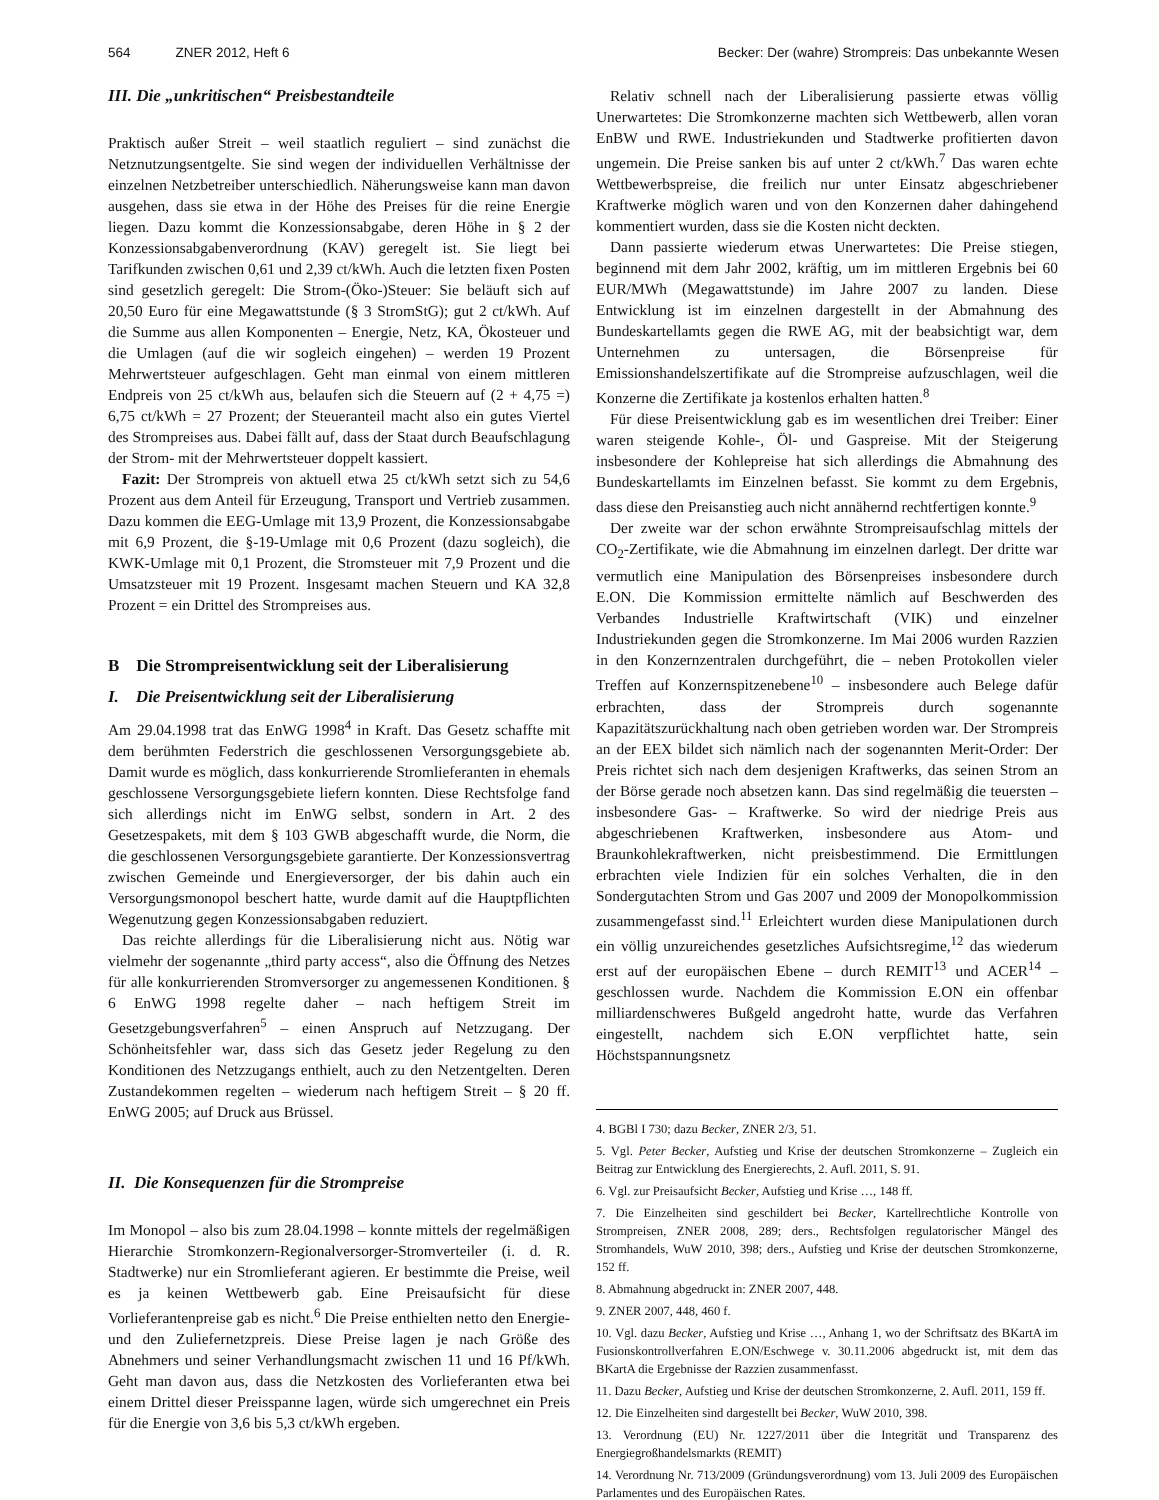564 ZNER 2012, Heft 6 Becker: Der (wahre) Strompreis: Das unbekannte Wesen
III. Die „unkritischen“ Preisbestandteile
Praktisch außer Streit – weil staatlich reguliert – sind zunächst die Netznutzungsentgelte. Sie sind wegen der individuellen Verhältnisse der einzelnen Netzbetreiber unterschiedlich. Näherungsweise kann man davon ausgehen, dass sie etwa in der Höhe des Preises für die reine Energie liegen. Dazu kommt die Konzessionsabgabe, deren Höhe in § 2 der Konzessionsabgabenverordnung (KAV) geregelt ist. Sie liegt bei Tarifkunden zwischen 0,61 und 2,39 ct/kWh. Auch die letzten fixen Posten sind gesetzlich geregelt: Die Strom-(Öko-)Steuer: Sie beläuft sich auf 20,50 Euro für eine Megawattstunde (§ 3 StromStG); gut 2 ct/kWh. Auf die Summe aus allen Komponenten – Energie, Netz, KA, Ökosteuer und die Umlagen (auf die wir sogleich eingehen) – werden 19 Prozent Mehrwertsteuer aufgeschlagen. Geht man einmal von einem mittleren Endpreis von 25 ct/kWh aus, belaufen sich die Steuern auf (2 + 4,75 =) 6,75 ct/kWh = 27 Prozent; der Steueranteil macht also ein gutes Viertel des Strompreises aus. Dabei fällt auf, dass der Staat durch Beaufschlagung der Strom- mit der Mehrwertsteuer doppelt kassiert.
Fazit: Der Strompreis von aktuell etwa 25 ct/kWh setzt sich zu 54,6 Prozent aus dem Anteil für Erzeugung, Transport und Vertrieb zusammen. Dazu kommen die EEG-Umlage mit 13,9 Prozent, die Konzessionsabgabe mit 6,9 Prozent, die §-19-Umlage mit 0,6 Prozent (dazu sogleich), die KWK-Umlage mit 0,1 Prozent, die Stromsteuer mit 7,9 Prozent und die Umsatzsteuer mit 19 Prozent. Insgesamt machen Steuern und KA 32,8 Prozent = ein Drittel des Strompreises aus.
B Die Strompreisentwicklung seit der Liberalisierung
I. Die Preisentwicklung seit der Liberalisierung
Am 29.04.1998 trat das EnWG 1998<sup>4</sup> in Kraft. Das Gesetz schaffte mit dem berühmten Federstrich die geschlossenen Versorgungsgebiete ab. Damit wurde es möglich, dass konkurrierende Stromlieferanten in ehemals geschlossene Versorgungsgebiete liefern konnten. Diese Rechtsfolge fand sich allerdings nicht im EnWG selbst, sondern in Art. 2 des Gesetzespakets, mit dem § 103 GWB abgeschafft wurde, die Norm, die die geschlossenen Versorgungsgebiete garantierte. Der Konzessionsvertrag zwischen Gemeinde und Energieversorger, der bis dahin auch ein Versorgungsmonopol beschert hatte, wurde damit auf die Hauptpflichten Wegenutzung gegen Konzessionsabgaben reduziert.
Das reichte allerdings für die Liberalisierung nicht aus. Nötig war vielmehr der sogenannte „third party access“, also die Öffnung des Netzes für alle konkurrierenden Stromversorger zu angemessenen Konditionen. § 6 EnWG 1998 regelte daher – nach heftigem Streit im Gesetzgebungsverfahren<sup>5</sup> – einen Anspruch auf Netzzugang. Der Schönheitsfehler war, dass sich das Gesetz jeder Regelung zu den Konditionen des Netzzugangs enthielt, auch zu den Netzentgelten. Deren Zustandekommen regelten – wiederum nach heftigem Streit – § 20 ff. EnWG 2005; auf Druck aus Brüssel.
II. Die Konsequenzen für die Strompreise
Im Monopol – also bis zum 28.04.1998 – konnte mittels der regelmäßigen Hierarchie Stromkonzern-Regionalversorger-Stromverteiler (i. d. R. Stadtwerke) nur ein Stromlieferant agieren. Er bestimmte die Preise, weil es ja keinen Wettbewerb gab. Eine Preisaufsicht für diese Vorlieferantenpreise gab es nicht.<sup>6</sup> Die Preise enthielten netto den Energie- und den Zuliefernetzpreis. Diese Preise lagen je nach Größe des Abnehmers und seiner Verhandlungsmacht zwischen 11 und 16 Pf/kWh. Geht man davon aus, dass die Netzkosten des Vorlieferanten etwa bei einem Drittel dieser Preisspanne lagen, würde sich umgerechnet ein Preis für die Energie von 3,6 bis 5,3 ct/kWh ergeben.
Relativ schnell nach der Liberalisierung passierte etwas völlig Unerwartetes: Die Stromkonzerne machten sich Wettbewerb, allen voran EnBW und RWE. Industriekunden und Stadtwerke profitierten davon ungemein. Die Preise sanken bis auf unter 2 ct/kWh.<sup>7</sup> Das waren echte Wettbewerbspreise, die freilich nur unter Einsatz abgeschriebener Kraftwerke möglich waren und von den Konzernen daher dahingehend kommentiert wurden, dass sie die Kosten nicht deckten.
Dann passierte wiederum etwas Unerwartetes: Die Preise stiegen, beginnend mit dem Jahr 2002, kräftig, um im mittleren Ergebnis bei 60 EUR/MWh (Megawattstunde) im Jahre 2007 zu landen. Diese Entwicklung ist im einzelnen dargestellt in der Abmahnung des Bundeskartellamts gegen die RWE AG, mit der beabsichtigt war, dem Unternehmen zu untersagen, die Börsenpreise für Emissionshandelszertifikate auf die Strompreise aufzuschlagen, weil die Konzerne die Zertifikate ja kostenlos erhalten hatten.<sup>8</sup>
Für diese Preisentwicklung gab es im wesentlichen drei Treiber: Einer waren steigende Kohle-, Öl- und Gaspreise. Mit der Steigerung insbesondere der Kohlepreise hat sich allerdings die Abmahnung des Bundeskartellamts im Einzelnen befasst. Sie kommt zu dem Ergebnis, dass diese den Preisanstieg auch nicht annähernd rechtfertigen konnte.<sup>9</sup>
Der zweite war der schon erwähnte Strompreisaufschlag mittels der CO<sub>2</sub>-Zertifikate, wie die Abmahnung im einzelnen darlegt. Der dritte war vermutlich eine Manipulation des Börsenpreises insbesondere durch E.ON. Die Kommission ermittelte nämlich auf Beschwerden des Verbandes Industrielle Kraftwirtschaft (VIK) und einzelner Industriekunden gegen die Stromkonzerne. Im Mai 2006 wurden Razzien in den Konzernzentralen durchgeführt, die – neben Protokollen vieler Treffen auf Konzernspitzenebene<sup>10</sup> – insbesondere auch Belege dafür erbrachten, dass der Strompreis durch sogenannte Kapazitätszurückhaltung nach oben getrieben worden war. Der Strompreis an der EEX bildet sich nämlich nach der sogenannten Merit-Order: Der Preis richtet sich nach dem desjenigen Kraftwerks, das seinen Strom an der Börse gerade noch absetzen kann. Das sind regelmäßig die teuersten – insbesondere Gas- – Kraftwerke. So wird der niedrige Preis aus abgeschriebenen Kraftwerken, insbesondere aus Atom- und Braunkohlekraftwerken, nicht preisbestimmend. Die Ermittlungen erbrachten viele Indizien für ein solches Verhalten, die in den Sondergutachten Strom und Gas 2007 und 2009 der Monopolkommission zusammengefasst sind.<sup>11</sup> Erleichtert wurden diese Manipulationen durch ein völlig unzureichendes gesetzliches Aufsichtsregime,<sup>12</sup> das wiederum erst auf der europäischen Ebene – durch REMIT<sup>13</sup> und ACER<sup>14</sup> – geschlossen wurde. Nachdem die Kommission E.ON ein offenbar milliardenschweres Bußgeld angedroht hatte, wurde das Verfahren eingestellt, nachdem sich E.ON verpflichtet hatte, sein Höchstspannungsnetz
4. BGBl I 730; dazu Becker, ZNER 2/3, 51.
5. Vgl. Peter Becker, Aufstieg und Krise der deutschen Stromkonzerne – Zugleich ein Beitrag zur Entwicklung des Energierechts, 2. Aufl. 2011, S. 91.
6. Vgl. zur Preisaufsicht Becker, Aufstieg und Krise …, 148 ff.
7. Die Einzelheiten sind geschildert bei Becker, Kartellrechtliche Kontrolle von Strompreisen, ZNER 2008, 289; ders., Rechtsfolgen regulatorischer Mängel des Stromhandels, WuW 2010, 398; ders., Aufstieg und Krise der deutschen Stromkonzerne, 152 ff.
8. Abmahnung abgedruckt in: ZNER 2007, 448.
9. ZNER 2007, 448, 460 f.
10. Vgl. dazu Becker, Aufstieg und Krise …, Anhang 1, wo der Schriftsatz des BKartA im Fusionskontrollverfahren E.ON/Eschwege v. 30.11.2006 abgedruckt ist, mit dem das BKartA die Ergebnisse der Razzien zusammenfasst.
11. Dazu Becker, Aufstieg und Krise der deutschen Stromkonzerne, 2. Aufl. 2011, 159 ff.
12. Die Einzelheiten sind dargestellt bei Becker, WuW 2010, 398.
13. Verordnung (EU) Nr. 1227/2011 über die Integrität und Transparenz des Energiegroßhandelsmarkts (REMIT)
14. Verordnung Nr. 713/2009 (Gründungsverordnung) vom 13. Juli 2009 des Europäischen Parlamentes und des Europäischen Rates.